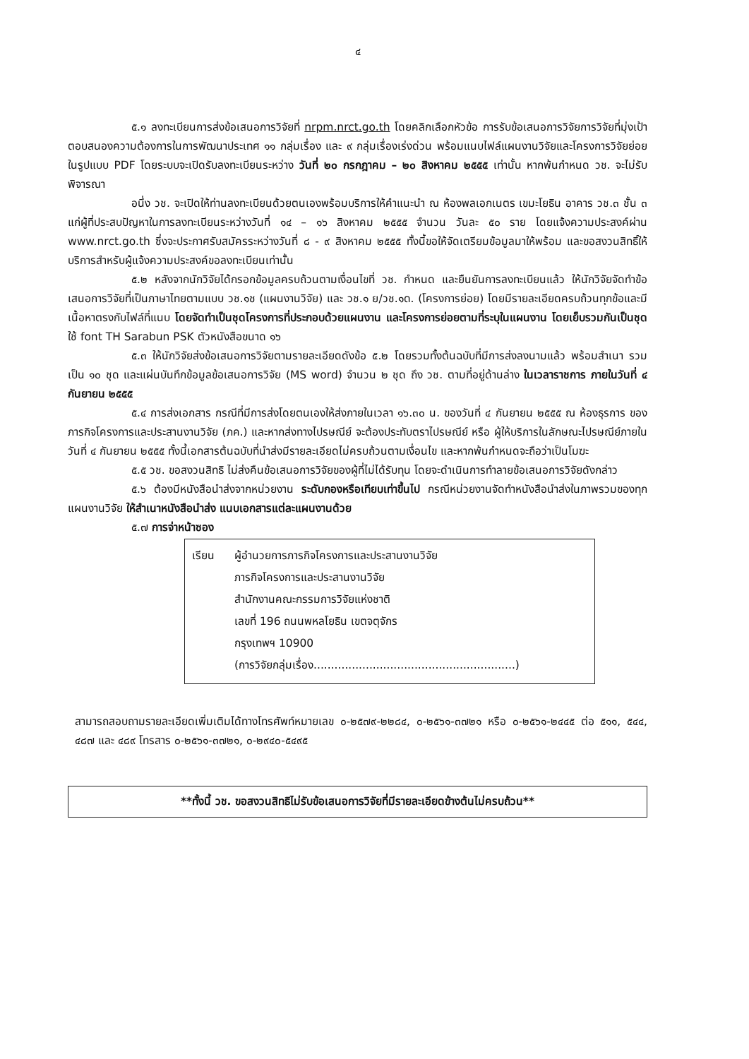๔
๕.๑ ลงทะเบียนการส่งข้อเสนอการวิจัยที่ nrpm.nrct.go.th โดยคลิกเลือกหัวข้อ การรับข้อเสนอการวิจัยการวิจัยที่มุ่งเป้าตอบสนองความต้องการในการพัฒนาประเทศ ๑๑ กลุ่มเรื่อง และ ๙ กลุ่มเรื่องเร่งด่วน พร้อมแนบไฟล์แผนงานวิจัยและโครงการวิจัยย่อยในรูปแบบ PDF โดยระบบจะเปิดรับลงทะเบียนระหว่าง วันที่ ๒๐ กรกฎาคม – ๒๐ สิงหาคม ๒๕๕๕ เท่านั้น หากพ้นกำหนด วช. จะไม่รับพิจารณา
อนึ่ง วช. จะเปิดให้ท่านลงทะเบียนด้วยตนเองพร้อมบริการให้คำแนะนำ ณ ห้องพลเอกเนตร เขมะโยธิน อาคาร วช.๓ ชั้น ๓ แก่ผู้ที่ประสบปัญหาในการลงทะเบียนระหว่างวันที่ ๑๔ – ๑๖ สิงหาคม ๒๕๕๕ จำนวน วันละ ๕๐ ราย โดยแจ้งความประสงค์ผ่าน www.nrct.go.th ซึ่งจะประกาศรับสมัครระหว่างวันที่ ๘ - ๙ สิงหาคม ๒๕๕๕ ทั้งนี้ขอให้จัดเตรียมข้อมูลมาให้พร้อม และขอสงวนสิทธิ์ให้บริการสำหรับผู้แจ้งความประสงค์ขอลงทะเบียนเท่านั้น
๕.๒ หลังจากนักวิจัยได้กรอกข้อมูลครบถ้วนตามเงื่อนไขที่ วช. กำหนด และยืนยันการลงทะเบียนแล้ว ให้นักวิจัยจัดทำข้อเสนอการวิจัยที่เป็นภาษาไทยตามแบบ วช.๑ช (แผนงานวิจัย) และ วช.๑ ย/วช.๑ด. (โครงการย่อย) โดยมีรายละเอียดครบถ้วนทุกข้อและมีเนื้อหาตรงกับไฟล์ที่แนบ โดยจัดทำเป็นชุดโครงการที่ประกอบด้วยแผนงาน และโครงการย่อยตามที่ระบุในแผนงาน โดยเย็บรวมกันเป็นชุด ใช้ font TH Sarabun PSK ตัวหนังสือขนาด ๑๖
๕.๓ ให้นักวิจัยส่งข้อเสนอการวิจัยตามรายละเอียดดังข้อ ๕.๒ โดยรวมทั้งต้นฉบับที่มีการส่งลงนามแล้ว พร้อมสำเนา รวมเป็น ๑๐ ชุด และแผ่นบันทึกข้อมูลข้อเสนอการวิจัย (MS word) จำนวน ๒ ชุด ถึง วช. ตามที่อยู่ด้านล่าง ในเวลาราชการ ภายในวันที่ ๔ กันยายน ๒๕๕๕
๕.๔ การส่งเอกสาร กรณีที่มีการส่งโดยตนเองให้ส่งภายในเวลา ๑๖.๓๐ น. ของวันที่ ๔ กันยายน ๒๕๕๕ ณ ห้องธุรการ ของ ภารกิจโครงการและประสานงานวิจัย (ภค.) และหากส่งทางไปรษณีย์ จะต้องประทับตราไปรษณีย์ หรือ ผู้ให้บริการในลักษณะไปรษณีย์ภายในวันที่ ๔ กันยายน ๒๕๕๕ ทั้งนี้เอกสารต้นฉบับที่นำส่งมีรายละเอียดไม่ครบถ้วนตามเงื่อนไข และหากพ้นกำหนดจะถือว่าเป็นโมฆะ
๕.๕ วช. ขอสงวนสิทธิ ไม่ส่งคืนข้อเสนอการวิจัยของผู้ที่ไม่ได้รับทุน โดยจะดำเนินการทำลายข้อเสนอการวิจัยดังกล่าว
๕.๖ ต้องมีหนังสือนำส่งจากหน่วยงาน ระดับกองหรือเทียบเท่าขึ้นไป กรณีหน่วยงานจัดทำหนังสือนำส่งในภาพรวมของทุกแผนงานวิจัย ให้สำเนาหนังสือนำส่ง แนบเอกสารแต่ละแผนงานด้วย
๕.๗ การจ่าหน้าซอง
เรียน ผู้อำนวยการภารกิจโครงการและประสานงานวิจัย
ภารกิจโครงการและประสานงานวิจัย
สำนักงานคณะกรรมการวิจัยแห่งชาติ
เลขที่ 196 ถนนพหลโยธิน เขตจตุจักร
กรุงเทพฯ 10900
(การวิจัยกลุ่มเรื่อง..........................................................)
สามารถสอบถามรายละเอียดเพิ่มเติมได้ทางโทรศัพท์หมายเลข ๐-๒๕๗๙-๒๒๘๔, ๐-๒๕๖๑-๓๗๒๑ หรือ ๐-๒๕๖๑-๒๔๔๕ ต่อ ๕๑๑, ๕๔๔, ๔๘๗ และ ๔๘๙ โทรสาร ๐-๒๕๖๑-๓๗๒๑, ๐-๒๙๔๐-๕๔๙๕
**ทั้งนี้ วช. ขอสงวนสิทธิไม่รับข้อเสนอการวิจัยที่มีรายละเอียดข้างต้นไม่ครบถ้วน**